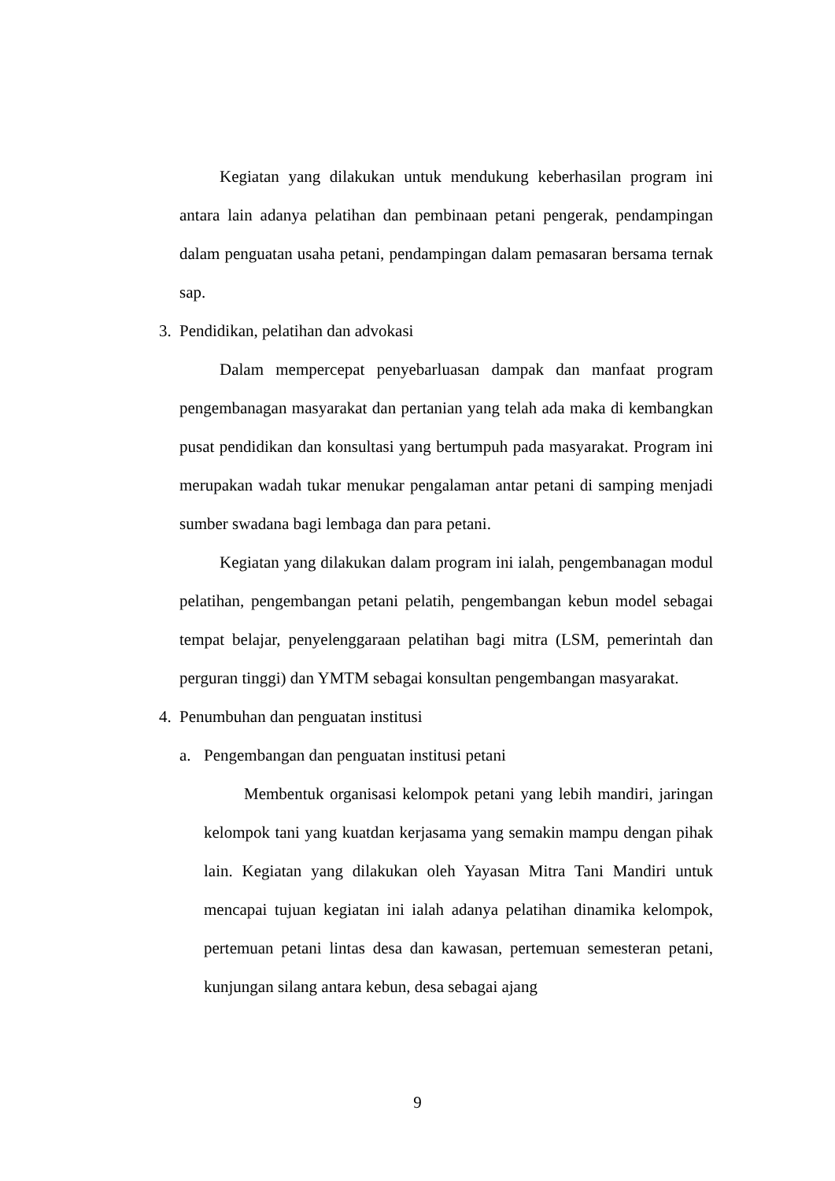Kegiatan yang dilakukan untuk mendukung keberhasilan program ini antara lain adanya pelatihan dan pembinaan petani pengerak, pendampingan dalam penguatan usaha petani, pendampingan dalam pemasaran bersama ternak sap.
3. Pendidikan, pelatihan dan advokasi
Dalam mempercepat penyebarluasan dampak dan manfaat program pengembanagan masyarakat dan pertanian yang telah ada maka di kembangkan pusat pendidikan dan konsultasi yang bertumpuh pada masyarakat. Program ini merupakan wadah tukar menukar pengalaman antar petani di samping menjadi sumber swadana bagi lembaga dan para petani.
Kegiatan yang dilakukan dalam program ini ialah, pengembanagan modul pelatihan, pengembangan petani pelatih, pengembangan kebun model sebagai tempat belajar, penyelenggaraan pelatihan bagi mitra (LSM, pemerintah dan perguran tinggi) dan YMTM sebagai konsultan pengembangan masyarakat.
4. Penumbuhan dan penguatan institusi
a. Pengembangan dan penguatan institusi petani
Membentuk organisasi kelompok petani yang lebih mandiri, jaringan kelompok tani yang kuatdan kerjasama yang semakin mampu dengan pihak lain. Kegiatan yang dilakukan oleh Yayasan Mitra Tani Mandiri untuk mencapai tujuan kegiatan ini ialah adanya pelatihan dinamika kelompok, pertemuan petani lintas desa dan kawasan, pertemuan semesteran petani, kunjungan silang antara kebun, desa sebagai ajang
9